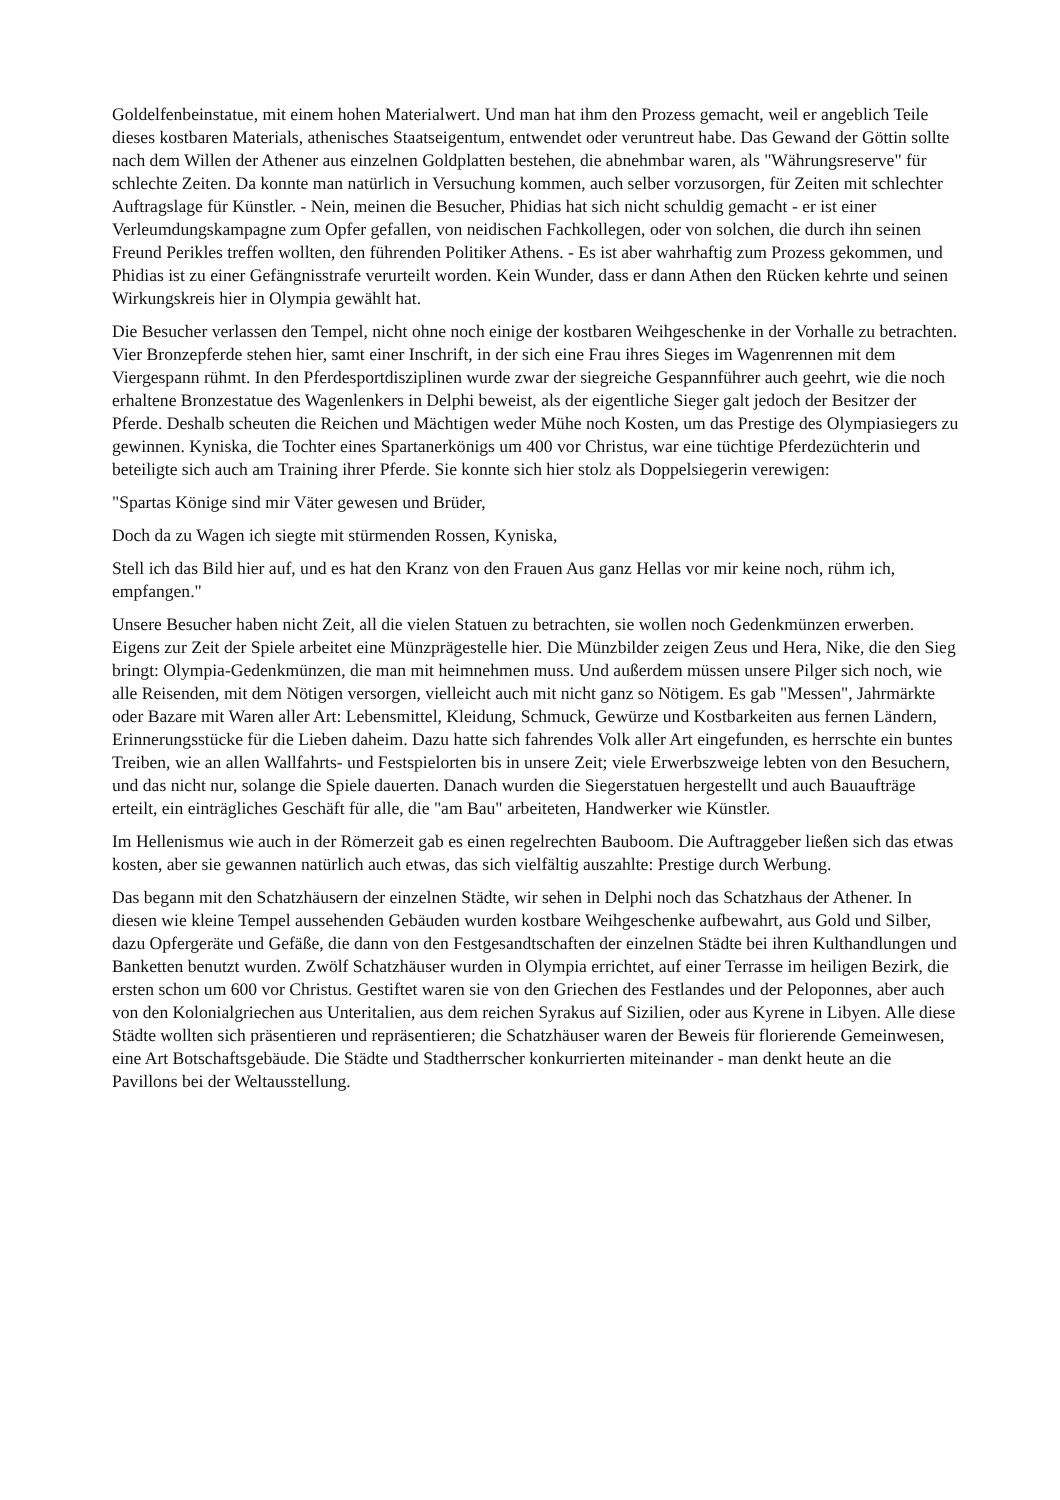Goldelfenbeinstatue, mit einem hohen Materialwert. Und man hat ihm den Prozess gemacht, weil er angeblich Teile dieses kostbaren Materials, athenisches Staatseigentum, entwendet oder veruntreut habe. Das Gewand der Göttin sollte nach dem Willen der Athener aus einzelnen Goldplatten bestehen, die abnehmbar waren, als "Währungsreserve" für schlechte Zeiten. Da konnte man natürlich in Versuchung kommen, auch selber vorzusorgen, für Zeiten mit schlechter Auftragslage für Künstler. - Nein, meinen die Besucher, Phidias hat sich nicht schuldig gemacht - er ist einer Verleumdungskampagne zum Opfer gefallen, von neidischen Fachkollegen, oder von solchen, die durch ihn seinen Freund Perikles treffen wollten, den führenden Politiker Athens. - Es ist aber wahrhaftig zum Prozess gekommen, und Phidias ist zu einer Gefängnisstrafe verurteilt worden. Kein Wunder, dass er dann Athen den Rücken kehrte und seinen Wirkungskreis hier in Olympia gewählt hat.
Die Besucher verlassen den Tempel, nicht ohne noch einige der kostbaren Weihgeschenke in der Vorhalle zu betrachten. Vier Bronzepferde stehen hier, samt einer Inschrift, in der sich eine Frau ihres Sieges im Wagenrennen mit dem Viergespann rühmt. In den Pferdesportdisziplinen wurde zwar der siegreiche Gespannführer auch geehrt, wie die noch erhaltene Bronzestatue des Wagenlenkers in Delphi beweist, als der eigentliche Sieger galt jedoch der Besitzer der Pferde. Deshalb scheuten die Reichen und Mächtigen weder Mühe noch Kosten, um das Prestige des Olympiasiegers zu gewinnen. Kyniska, die Tochter eines Spartanerkönigs um 400 vor Christus, war eine tüchtige Pferdezüchterin und beteiligte sich auch am Training ihrer Pferde. Sie konnte sich hier stolz als Doppelsiegerin verewigen:
"Spartas Könige sind mir Väter gewesen und Brüder,
Doch da zu Wagen ich siegte mit stürmenden Rossen, Kyniska,
Stell ich das Bild hier auf, und es hat den Kranz von den Frauen Aus ganz Hellas vor mir keine noch, rühm ich, empfangen."
Unsere Besucher haben nicht Zeit, all die vielen Statuen zu betrachten, sie wollen noch Gedenkmünzen erwerben. Eigens zur Zeit der Spiele arbeitet eine Münzprägestelle hier. Die Münzbilder zeigen Zeus und Hera, Nike, die den Sieg bringt: Olympia-Gedenkmünzen, die man mit heimnehmen muss. Und außerdem müssen unsere Pilger sich noch, wie alle Reisenden, mit dem Nötigen versorgen, vielleicht auch mit nicht ganz so Nötigem. Es gab "Messen", Jahrmärkte oder Bazare mit Waren aller Art: Lebensmittel, Kleidung, Schmuck, Gewürze und Kostbarkeiten aus fernen Ländern, Erinnerungsstücke für die Lieben daheim. Dazu hatte sich fahrendes Volk aller Art eingefunden, es herrschte ein buntes Treiben, wie an allen Wallfahrts- und Festspielorten bis in unsere Zeit; viele Erwerbszweige lebten von den Besuchern, und das nicht nur, solange die Spiele dauerten. Danach wurden die Siegerstatuen hergestellt und auch Bauaufträge erteilt, ein einträgliches Geschäft für alle, die "am Bau" arbeiteten, Handwerker wie Künstler.
Im Hellenismus wie auch in der Römerzeit gab es einen regelrechten Bauboom. Die Auftraggeber ließen sich das etwas kosten, aber sie gewannen natürlich auch etwas, das sich vielfältig auszahlte: Prestige durch Werbung.
Das begann mit den Schatzhäusern der einzelnen Städte, wir sehen in Delphi noch das Schatzhaus der Athener. In diesen wie kleine Tempel aussehenden Gebäuden wurden kostbare Weihgeschenke aufbewahrt, aus Gold und Silber, dazu Opfergeräte und Gefäße, die dann von den Festgesandtschaften der einzelnen Städte bei ihren Kulthandlungen und Banketten benutzt wurden. Zwölf Schatzhäuser wurden in Olympia errichtet, auf einer Terrasse im heiligen Bezirk, die ersten schon um 600 vor Christus. Gestiftet waren sie von den Griechen des Festlandes und der Peloponnes, aber auch von den Kolonialgriechen aus Unteritalien, aus dem reichen Syrakus auf Sizilien, oder aus Kyrene in Libyen. Alle diese Städte wollten sich präsentieren und repräsentieren; die Schatzhäuser waren der Beweis für florierende Gemeinwesen, eine Art Botschaftsgebäude. Die Städte und Stadtherrscher konkurrierten miteinander - man denkt heute an die Pavillons bei der Weltausstellung.